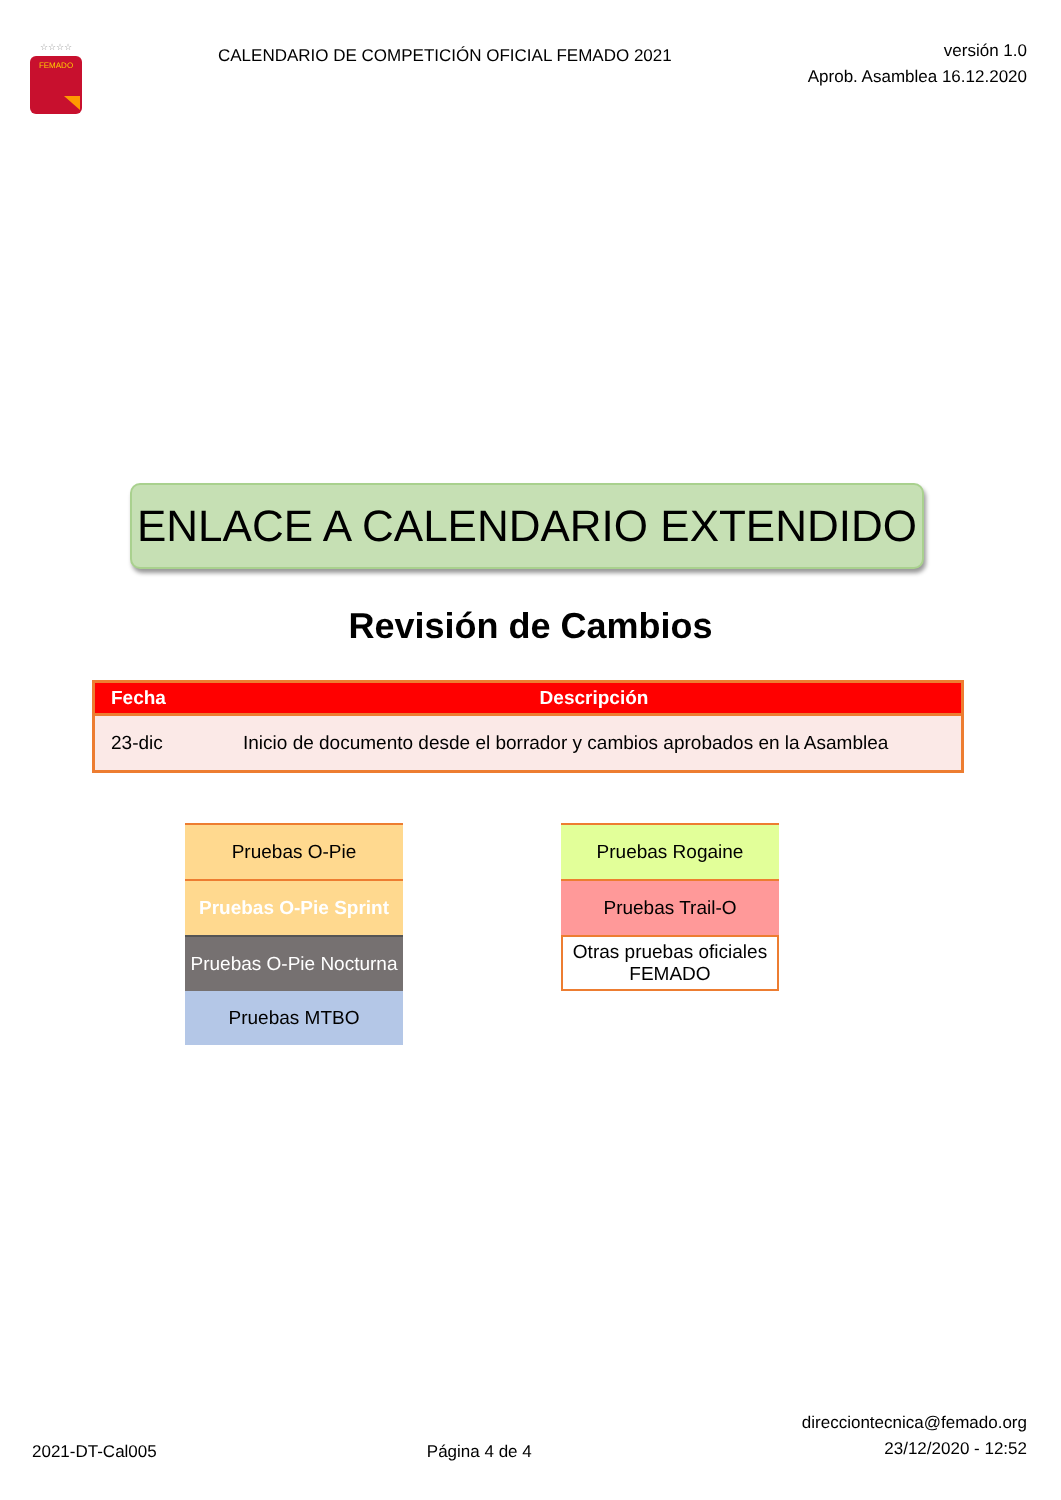FEMADO
☆☆☆☆
CALENDARIO DE COMPETICIÓN OFICIAL FEMADO 2021
versión 1.0
Aprob. Asamblea 16.12.2020
ENLACE A CALENDARIO EXTENDIDO
Revisión de Cambios
| Fecha | Descripción |
| --- | --- |
| 23-dic | Inicio de documento desde el borrador y cambios aprobados en la Asamblea |
Pruebas O-Pie
Pruebas O-Pie Sprint
Pruebas O-Pie Nocturna
Pruebas MTBO
Pruebas Rogaine
Pruebas Trail-O
Otras pruebas oficiales
FEMADO
2021-DT-Cal005
Página 4 de 4
direcciontecnica@femado.org
23/12/2020 - 12:52